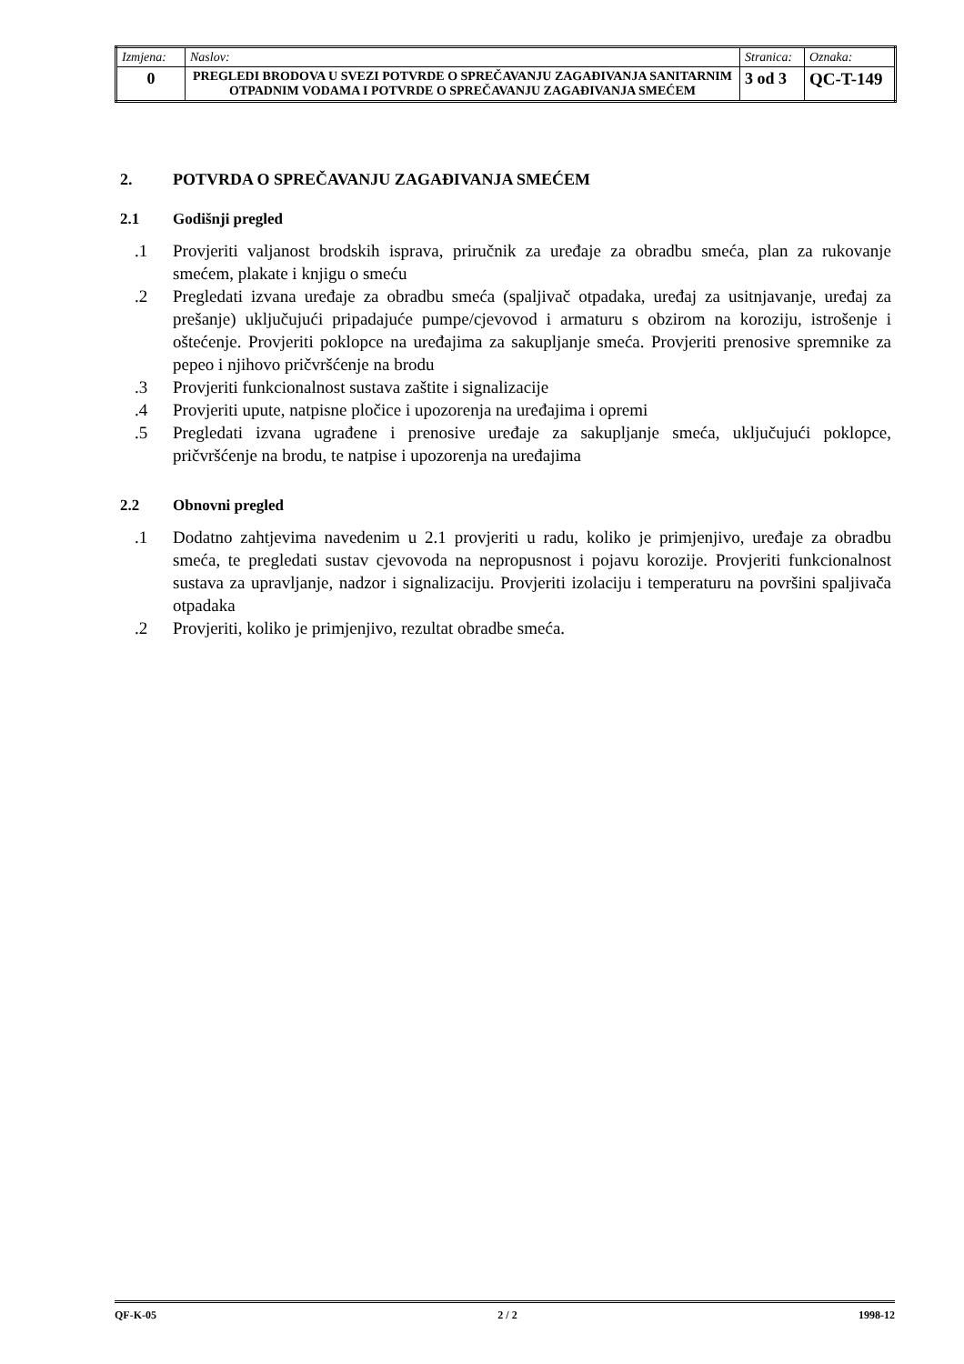| Izmjena: | Naslov: | Stranica: | Oznaka: |
| 0 | PREGLEDI BRODOVA U SVEZI POTVRDE O SPREČAVANJU ZAGAĐIVANJA SANITARNIM OTPADNIM VODAMA I POTVRDE O SPREČAVANJU ZAGAĐIVANJA SMEĆEM | 3 od 3 | QC-T-149 |
2. POTVRDA O SPREČAVANJU ZAGAĐIVANJA SMEĆEM
2.1 Godišnji pregled
.1 Provjeriti valjanost brodskih isprava, priručnik za uređaje za obradbu smeća, plan za rukovanje smećem, plakate i knjigu o smeću
.2 Pregledati izvana uređaje za obradbu smeća (spaljivač otpadaka, uređaj za usitnjavanje, uređaj za prešanje) uključujući pripadajuće pumpe/cjevovod i armaturu s obzirom na koroziju, istrošenje i oštećenje. Provjeriti poklopce na uređajima za sakupljanje smeća. Provjeriti prenosive spremnike za pepeo i njihovo pričvršćenje na brodu
.3 Provjeriti funkcionalnost sustava zaštite i signalizacije
.4 Provjeriti upute, natpisne pločice i upozorenja na uređajima i opremi
.5 Pregledati izvana ugrađene i prenosive uređaje za sakupljanje smeća, uključujući poklopce, pričvršćenje na brodu, te natpise i upozorenja na uređajima
2.2 Obnovni pregled
.1 Dodatno zahtjevima navedenim u 2.1 provjeriti u radu, koliko je primjenjivo, uređaje za obradbu smeća, te pregledati sustav cjevovoda na nepropusnost i pojavu korozije. Provjeriti funkcionalnost sustava za upravljanje, nadzor i signalizaciju. Provjeriti izolaciju i temperaturu na površini spaljivača otpadaka
.2 Provjeriti, koliko je primjenjivo, rezultat obradbe smeća.
QF-K-05 2 / 2 1998-12